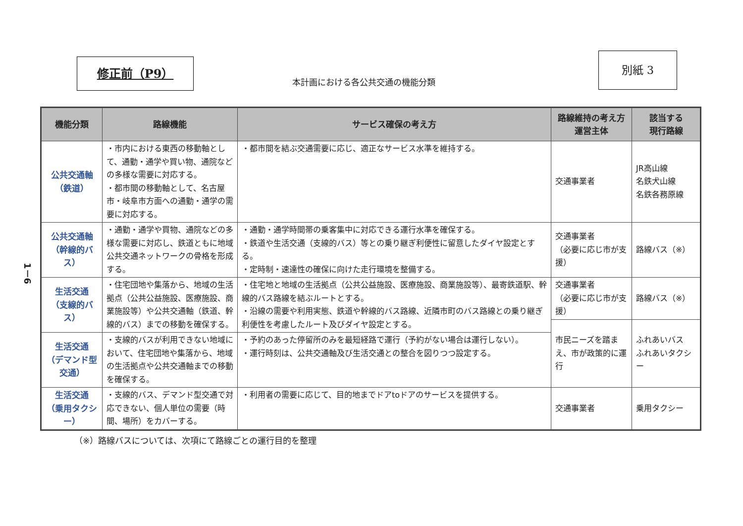修正前（P9）
本計画における各公共交通の機能分類
別紙 3
1－6
| 機能分類 | 路線機能 | サービス確保の考え方 | 路線維持の考え方 運営主体 | 該当する 現行路線 |
| --- | --- | --- | --- | --- |
| 公共交通軸 （鉄道） | ・市内における東西の移動軸として、通勤・通学や買い物、通院などの多様な需要に対応する。 ・都市間の移動軸として、名古屋市・岐阜市方面への通勤・通学の需要に対応する。 | ・都市間を結ぶ交通需要に応じ、適正なサービス水準を維持する。 | 交通事業者 | JR高山線 名鉄犬山線 名鉄各務原線 |
| 公共交通軸 （幹線的バス） | ・通勤・通学や買物、通院などの多様な需要に対応し、鉄道ともに地域公共交通ネットワークの骨格を形成する。 | ・通勤・通学時間帯の乗客集中に対応できる運行水準を確保する。 ・鉄道や生活交通（支線的バス）等との乗り継ぎ利便性に留意したダイヤ設定とする。 ・定時制・速達性の確保に向けた走行環境を整備する。 | 交通事業者 （必要に応じ市が支援） | 路線バス（※） |
| 生活交通 （支線的バス） | ・住宅団地や集落から、地域の生活拠点（公共公益施設、医療施設、商業施設等）や公共交通軸（鉄道、幹線的バス）までの移動を確保する。 | ・住宅地と地域の生活拠点（公共公益施設、医療施設、商業施設等）、最寄鉄道駅、幹線的バス路線を結ぶルートとする。 ・沿線の需要や利用実態、鉄道や幹線的バス路線、近隣市町のバス路線との乗り継ぎ利便性を考慮したルート及びダイヤ設定とする。 | 交通事業者 （必要に応じ市が支援） | 路線バス（※） |
| | | | 市民ニーズを踏まえ、市が政策的に運行 | ふれあいバス ふれあいタクシー |
| 生活交通 （デマンド型交通） | ・支線的バスが利用できない地域において、住宅団地や集落から、地域の生活拠点や公共交通軸までの移動を確保する。 | ・予約のあった停留所のみを最短経路で運行（予約がない場合は運行しない）。 ・運行時刻は、公共交通軸及び生活交通との整合を図りつつ設定する。 | | |
| 生活交通 （乗用タクシー） | ・支線的バス、デマンド型交通で対応できない、個人単位の需要（時間、場所）をカバーする。 | ・利用者の需要に応じて、目的地までドアtoドアのサービスを提供する。 | 交通事業者 | 乗用タクシー |
（※）路線バスについては、次項にて路線ごとの運行目的を整理